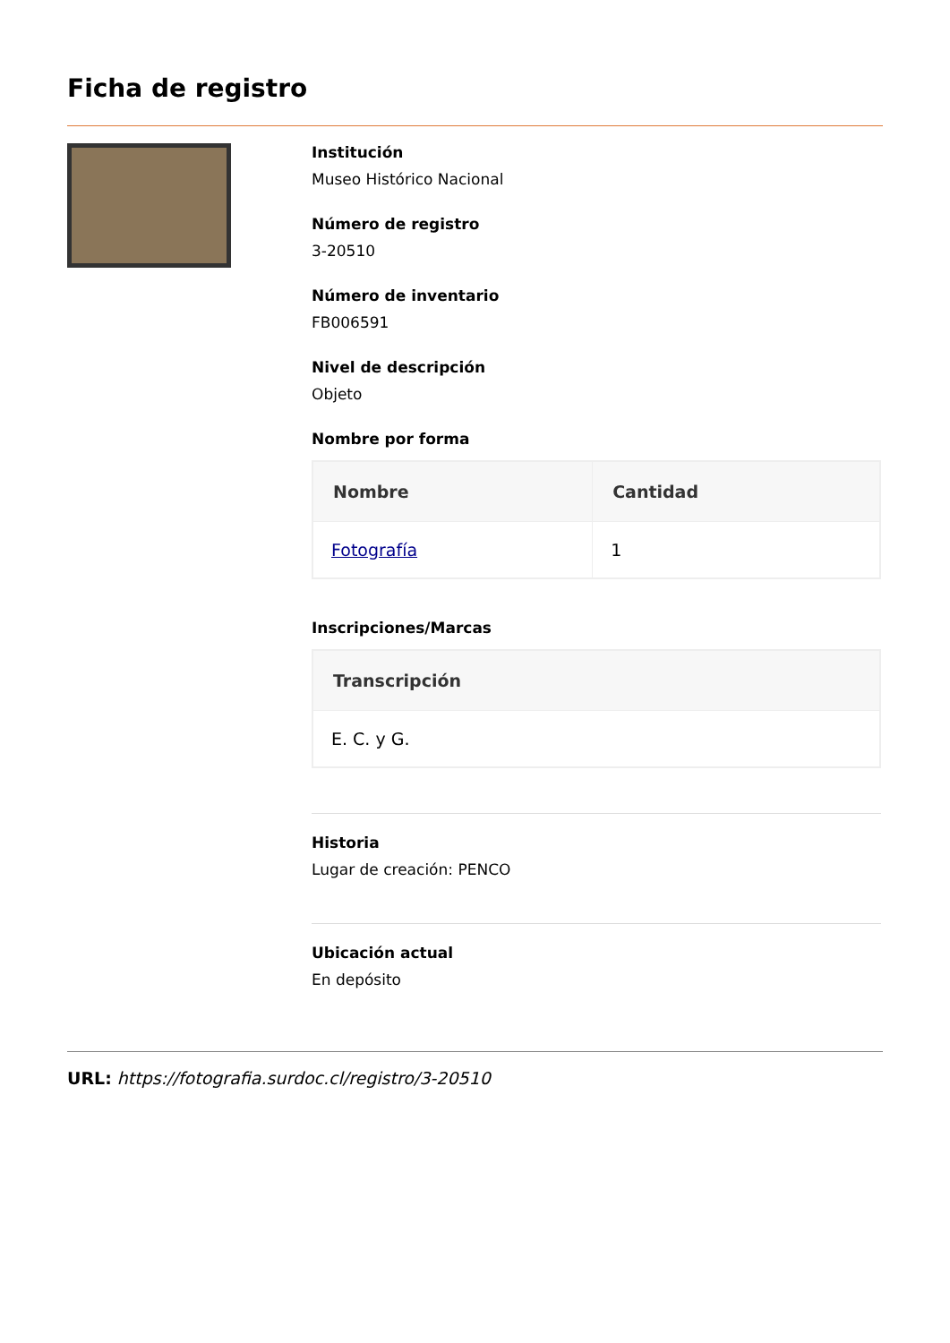Ficha de registro
Institución
Museo Histórico Nacional
Número de registro
3-20510
Número de inventario
FB006591
Nivel de descripción
Objeto
Nombre por forma
| Nombre | Cantidad |
| --- | --- |
| Fotografía | 1 |
Inscripciones/Marcas
| Transcripción |
| --- |
| E. C. y G. |
Historia
Lugar de creación: PENCO
Ubicación actual
En depósito
URL: https://fotografia.surdoc.cl/registro/3-20510